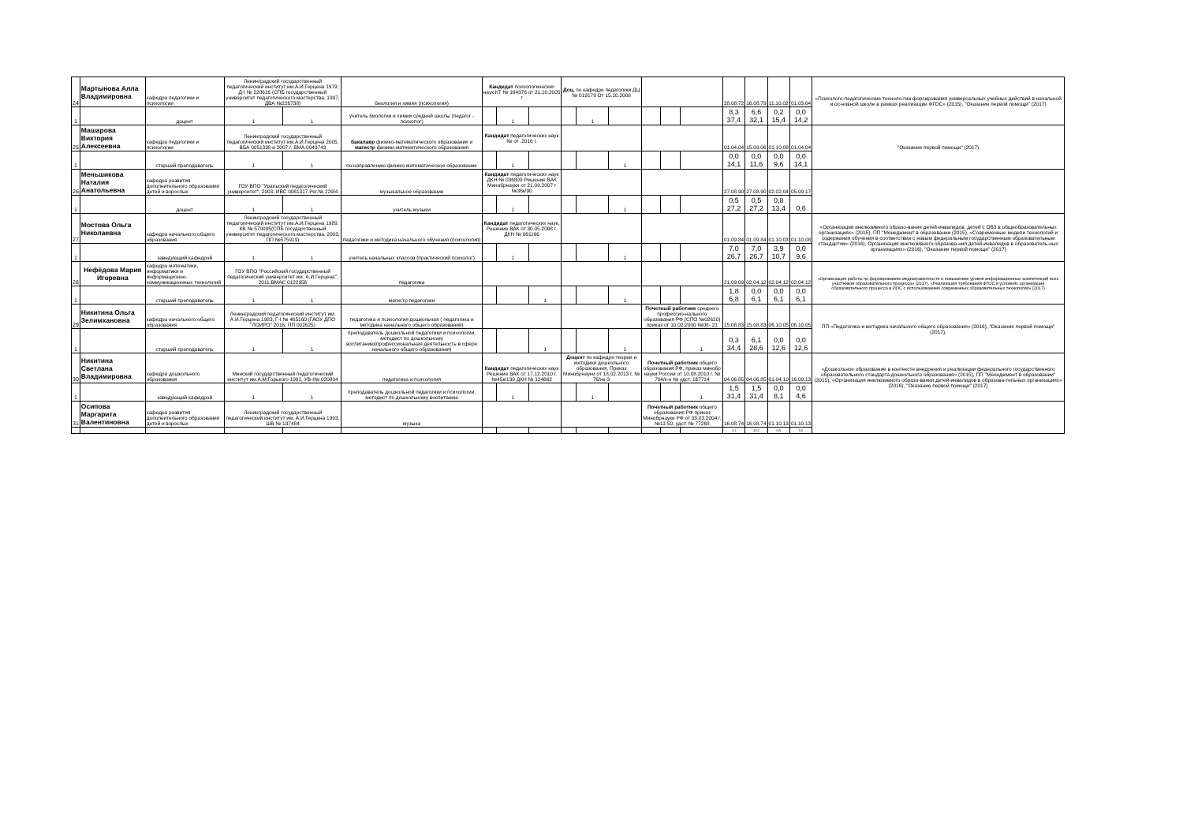| 24 | Мартынова Алла Владимировна | кафедра педагогики и психологии | Ленинградский государственный педагогический институт им.А.И.Герцена 1979, Д-I № 228616 (СПБ государственный университет педагогического мастерства, 1997, ДВА №226738) | | биология и химия (психология) | Кандидат психологических наук КТ № 164376 от 21.10.2005 г | | | Доц. по кафедре педагогики ДЦ № 019179 От 15.10.2008 | | | | | | 28.08.72 | 16.08.79 | 11.10.02 | 01.03.04 | «Психолого-педагогические техноло-гии форсирования универсальных учебных действий в начальной и ос-новной школе в рамках реализации ФГОС» (2015), "Оказание первой помощи" (2017) |
| 1 | | доцент | 1 | 1 | учитель биологии и химии средней школы (педагог - психолог) | | 1 | | | 1 | | | | | 8,3 37,4 | 6,6 32,1 | 0,2 15,4 | 0,0 14,2 | |
| 25 | Машарова Виктория Алексеевна | кафедра педагогики и психологии | Ленинградский государственный педагогический институт им.А.И.Герцена 2005, ВБА 0051338 и 2007 г. ВМА 0049743 | | бакалавр физико-математического образования и магистр физики-математического образования | Кандидат педагогических наук № от .2016 г. | | | | | | | | | 01.04.04 | 15.09.06 | 01.10.08 | 01.04.04 | "Оказание первой помощи" (2017) |
| 1 | | старший преподаватель | 1 | 1 | по направлению физико-математическое образование | | 1 | | | | 1 | | | | 0,0 14,1 | 0,0 11,6 | 0,0 9,6 | 0,0 14,1 | |
| 26 | Меньшикова Наталия Анатольевна | кафедра развития дополнительного образования детей и взрослых | ГОУ ВПО "Уральский педагогический университет", 2003, ИВС 0061317,Рег.№ 229/4 | | музыкальное образование | Кандидат педагогических наук ДКН № 036809 Решение ВАК Минобрнауки от 21.09.2007 г №36к/90 | | | | | | | | | 27.08.90 | 27.08.90 | 02.02.04 | 05.09.17 | |
| 1 | | доцент | 1 | 1 | учитель музыки | | 1 | | | | 1 | | | | 0,5 27,2 | 0,5 27,2 | 0,8 13,4 | 0,6 | |
| 27 | Мостова Ольга Николаевна | кафедра начального общего образования | Ленинградский государственный педагогический институт им.А.И.Герцена 1989, КВ № 570005(СПБ государственный университет педагогического мастерства, 2003, ПП №575919) | | педагогики и методика начального обучения (психология) | Кандидат педагогических наук, Решение ВАК от 30.05.2008 г. ДКН № 061166 | | | | | | | | | 01.09.84 | 01.09.84 | 01.10.03 | 01.10.08 | «Организация инклюзивного образо-вания детей-инвалидов, детей с ОВЗ в общеобразовательных организациях» (2015), ПП "Менеджмент в образовании (2015), «Современные модели технологий и содержания обучения в соответствии с новым федеральным государственным образовательным стандартом» (2016), Организация инклюзивного образова-ния детей-инвалидов в образователь-ных организациях» (2016), "Оказание первой помощи" (2017) |
| 1 | | заведующий кафедрой | 1 | 1 | учитель начальных классов (практический психолог) | | 1 | | | | 1 | | | | 7,0 26,7 | 7,0 26,7 | 3,9 10,7 | 0,0 9,6 | |
| 28 | Нефёдова Мария Игоревна | кафедра математики, информатики и информационно-коммуникационных технологий | ГОУ ВПО "Российский государственный педагогический университет им. А.И.Герцена", 2011,ВМАС 0122956 | | педагогика | | | | | | | | | | 21.09.09 | 02.04.12 | 02.04.12 | 02.04.12 | «Организация работы по формированию медиаграмотности и повышению уровня информационных компетенций всех участников образовательного процесса» (2017), «Реализация требований ФГОС в условиях организации образовательного процесса в ИОС с использованием современных образовательных технологий» (2017) |
| 1 | | старший преподаватель | 1 | 1 | магистр педагогики | | | 1 | | | 1 | | | | 1,8 6,8 | 0,0 6,1 | 0,0 6,1 | 0,0 6,1 | |
| 29 | Никитина Ольга Зелимхановна | кафедра начального общего образования | Ленинградский педагогический институт им. А.И.Герцена 1983, Г-I № 465160 (ГАОУ ДПО "ЛОИРО" 2016, ПП 002625) | | педагогика и психология дошкольная ( педагогика и методика начального общего образования) | | | | | | | Почетный работник среднего профессио-нального образования РФ (СПО №02620) приказ от 10.02.2000 №08- 21 | | | 15.08.83 | 15.08.83 | 06.10.05 | 06.10.05 | ПП «Педагогика и методика начального общего образования» (2016), "Оказание первой помощи" (2017), |
| 1 | | старший преподаватель | 1 | 1 | преподаватель дошкольной педагогики и психологии, методист по дошкольному воспитанию(профессиональная деятельность в сфере начального общего образования) | | | 1 | | | 1 | | | 1 | 0,3 34,4 | 6,1 28,6 | 0,0 12,6 | 0,0 12,6 | |
| 30 | Никитина Светлана Владимировна | кафедра дошкольного образования | Минский государственный педагогический институт им.А.М.Горького 1991, УВ-I№ 020804 | | педагогика и психология | Кандидат педагогических наук Решение ВАК от 17.12.2010 г. №45к/139 ДКН № 124662 | | | Доцент по кафедре теории и методики дошкольного образования, Приказ Минобрнауки от 18.02.2013 г. № 76/нк-3 | | | Почетный работник общего образования РФ, приказ минобр науки России от 10.08.2010 г. № 704/к-н № удст. 167714 | | | 04.06.85 | 04.06.85 | 01.04.10 | 16.09.13 | «Дошкольное образование в контексте внедрения и реализации федерального государственного образовательного стандарта дошкольного образования» (2015), ПП "Менеджмент в образовании" (2015), «Организация инклюзивного образо-вания детей-инвалидов в образова-тельных организациях» (2016), "Оказание первой помощи" (2017) |
| 1 | | заведующий кафедрой | 1 | 1 | преподаватель дошкольной педагогики и психологии, методист по дошкольному воспитанию | | 1 | | | 1 | | | | 1 | 1,5 31,4 | 1,5 31,4 | 0,0 8,1 | 0,0 4,6 | |
| 31 | Осипова Маргарита Валентиновна | кафедра развития дополнительного образования детей и взрослых | Ленинградский государственный педагогический институт им. А.И.Герцена 1993, ШВ № 137484 | | музыка | | | | | | | Почетный работник общего образования РФ приказ Минобрнауки РФ от 03.03.2004 г. №11-50, удст. № 77268 | | | 16.08.74 | 16.08.74 | 01.10.13 | 01.10.13 | |
| | | | | | | | | | | | | | | | 2,1 | 13,2 | 0,0 | 0,0 | |